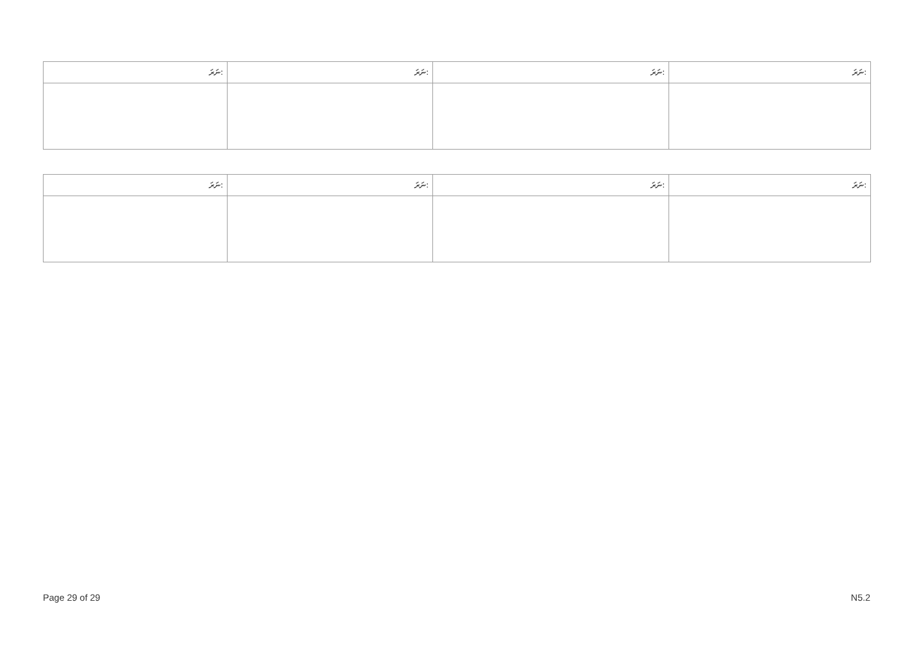| ނަރަ: | ނަރަ: | ނަރަ: | ނަރަ: |
| --- | --- | --- | --- |
| ނަރަ: | ނަރަ: | ނަރަ: | ނަރަ: |
| --- | --- | --- | --- |
Page 29 of 29 N5.2